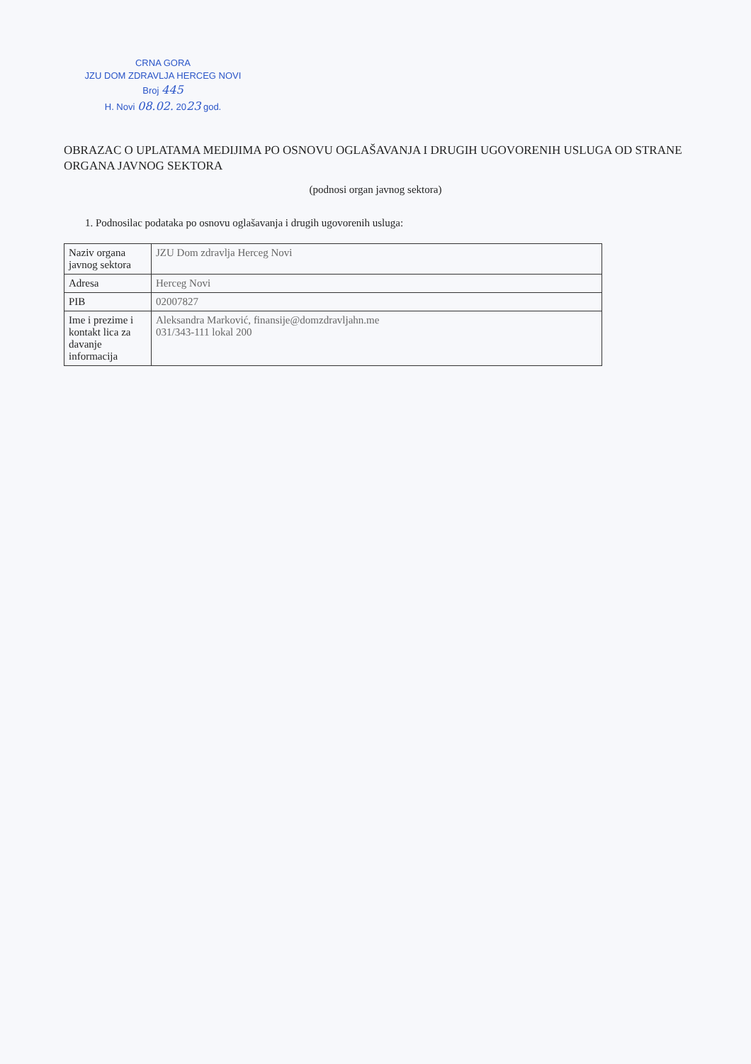CRNA GORA
JZU DOM ZDRAVLJA HERCEG NOVI
Broj 445
H. Novi 08.02. 2023 god.
OBRAZAC O UPLATAMA MEDIJIMA PO OSNOVU OGLAŠAVANJA I DRUGIH UGOVORENIH USLUGA OD STRANE ORGANA JAVNOG SEKTORA
(podnosi organ javnog sektora)
1. Podnosilac podataka po osnovu oglašavanja i drugih ugovorenih usluga:
| Naziv organa javnog sektora | JZU Dom zdravlja Herceg Novi |
| Adresa | Herceg Novi |
| PIB | 02007827 |
| Ime i prezime i kontakt lica za davanje informacija | Aleksandra Marković, finansije@domzdravljahn.me 031/343-111 lokal 200 |